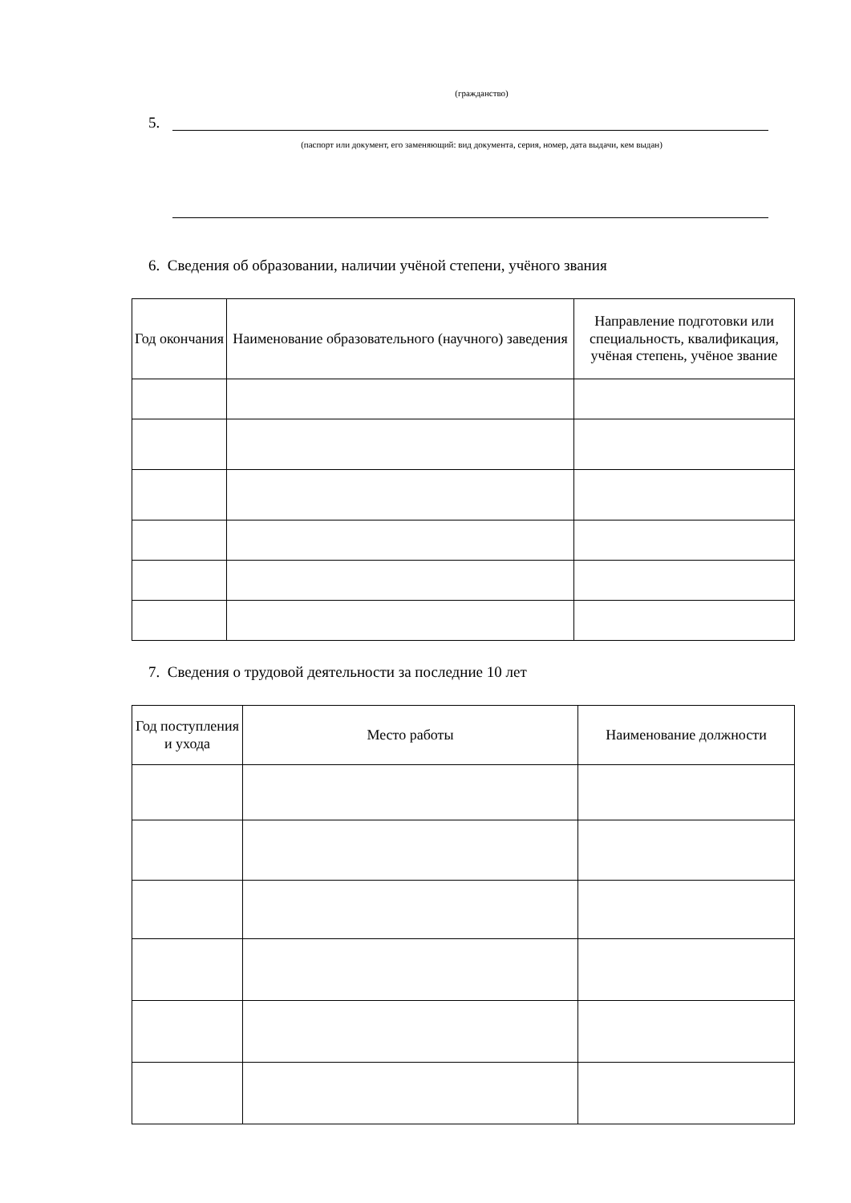(гражданство)
5.
(паспорт или документ, его заменяющий: вид документа, серия, номер, дата выдачи, кем выдан)
6. Сведения об образовании, наличии учёной степени, учёного звания
| Год окончания | Наименование образовательного (научного) заведения | Направление подготовки или специальность, квалификация, учёная степень, учёное звание |
| --- | --- | --- |
7. Сведения о трудовой деятельности за последние 10 лет
| Год поступления и ухода | Место работы | Наименование должности |
| --- | --- | --- |